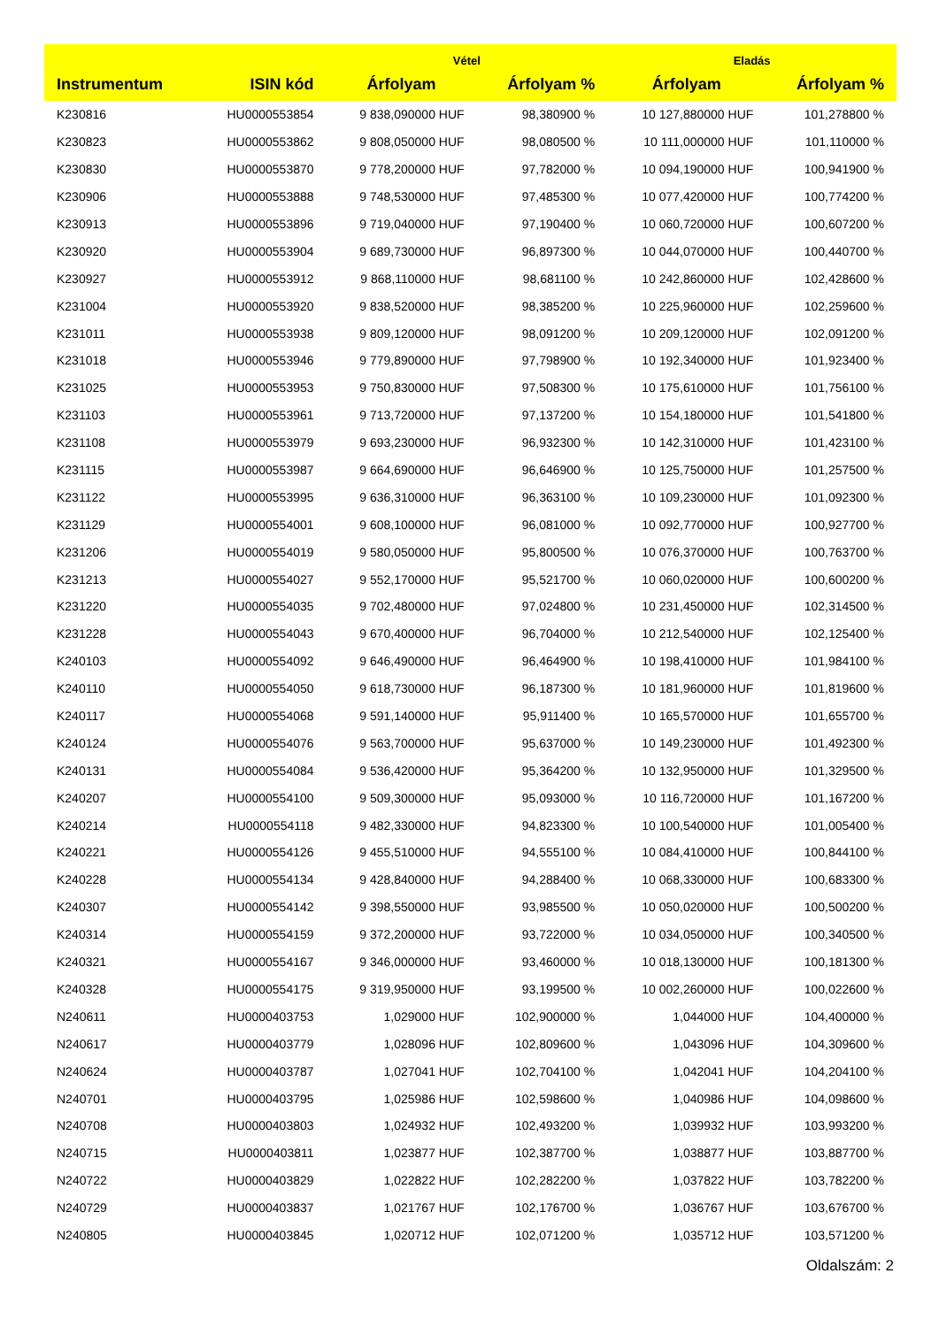| | | Vétel | | Eladás | |
| --- | --- | --- | --- | --- | --- |
| Instrumentum | ISIN kód | Árfolyam | Árfolyam % | Árfolyam | Árfolyam % |
| K230816 | HU0000553854 | 9 838,090000 HUF | 98,380900 % | 10 127,880000 HUF | 101,278800 % |
| K230823 | HU0000553862 | 9 808,050000 HUF | 98,080500 % | 10 111,000000 HUF | 101,110000 % |
| K230830 | HU0000553870 | 9 778,200000 HUF | 97,782000 % | 10 094,190000 HUF | 100,941900 % |
| K230906 | HU0000553888 | 9 748,530000 HUF | 97,485300 % | 10 077,420000 HUF | 100,774200 % |
| K230913 | HU0000553896 | 9 719,040000 HUF | 97,190400 % | 10 060,720000 HUF | 100,607200 % |
| K230920 | HU0000553904 | 9 689,730000 HUF | 96,897300 % | 10 044,070000 HUF | 100,440700 % |
| K230927 | HU0000553912 | 9 868,110000 HUF | 98,681100 % | 10 242,860000 HUF | 102,428600 % |
| K231004 | HU0000553920 | 9 838,520000 HUF | 98,385200 % | 10 225,960000 HUF | 102,259600 % |
| K231011 | HU0000553938 | 9 809,120000 HUF | 98,091200 % | 10 209,120000 HUF | 102,091200 % |
| K231018 | HU0000553946 | 9 779,890000 HUF | 97,798900 % | 10 192,340000 HUF | 101,923400 % |
| K231025 | HU0000553953 | 9 750,830000 HUF | 97,508300 % | 10 175,610000 HUF | 101,756100 % |
| K231103 | HU0000553961 | 9 713,720000 HUF | 97,137200 % | 10 154,180000 HUF | 101,541800 % |
| K231108 | HU0000553979 | 9 693,230000 HUF | 96,932300 % | 10 142,310000 HUF | 101,423100 % |
| K231115 | HU0000553987 | 9 664,690000 HUF | 96,646900 % | 10 125,750000 HUF | 101,257500 % |
| K231122 | HU0000553995 | 9 636,310000 HUF | 96,363100 % | 10 109,230000 HUF | 101,092300 % |
| K231129 | HU0000554001 | 9 608,100000 HUF | 96,081000 % | 10 092,770000 HUF | 100,927700 % |
| K231206 | HU0000554019 | 9 580,050000 HUF | 95,800500 % | 10 076,370000 HUF | 100,763700 % |
| K231213 | HU0000554027 | 9 552,170000 HUF | 95,521700 % | 10 060,020000 HUF | 100,600200 % |
| K231220 | HU0000554035 | 9 702,480000 HUF | 97,024800 % | 10 231,450000 HUF | 102,314500 % |
| K231228 | HU0000554043 | 9 670,400000 HUF | 96,704000 % | 10 212,540000 HUF | 102,125400 % |
| K240103 | HU0000554092 | 9 646,490000 HUF | 96,464900 % | 10 198,410000 HUF | 101,984100 % |
| K240110 | HU0000554050 | 9 618,730000 HUF | 96,187300 % | 10 181,960000 HUF | 101,819600 % |
| K240117 | HU0000554068 | 9 591,140000 HUF | 95,911400 % | 10 165,570000 HUF | 101,655700 % |
| K240124 | HU0000554076 | 9 563,700000 HUF | 95,637000 % | 10 149,230000 HUF | 101,492300 % |
| K240131 | HU0000554084 | 9 536,420000 HUF | 95,364200 % | 10 132,950000 HUF | 101,329500 % |
| K240207 | HU0000554100 | 9 509,300000 HUF | 95,093000 % | 10 116,720000 HUF | 101,167200 % |
| K240214 | HU0000554118 | 9 482,330000 HUF | 94,823300 % | 10 100,540000 HUF | 101,005400 % |
| K240221 | HU0000554126 | 9 455,510000 HUF | 94,555100 % | 10 084,410000 HUF | 100,844100 % |
| K240228 | HU0000554134 | 9 428,840000 HUF | 94,288400 % | 10 068,330000 HUF | 100,683300 % |
| K240307 | HU0000554142 | 9 398,550000 HUF | 93,985500 % | 10 050,020000 HUF | 100,500200 % |
| K240314 | HU0000554159 | 9 372,200000 HUF | 93,722000 % | 10 034,050000 HUF | 100,340500 % |
| K240321 | HU0000554167 | 9 346,000000 HUF | 93,460000 % | 10 018,130000 HUF | 100,181300 % |
| K240328 | HU0000554175 | 9 319,950000 HUF | 93,199500 % | 10 002,260000 HUF | 100,022600 % |
| N240611 | HU0000403753 | 1,029000 HUF | 102,900000 % | 1,044000 HUF | 104,400000 % |
| N240617 | HU0000403779 | 1,028096 HUF | 102,809600 % | 1,043096 HUF | 104,309600 % |
| N240624 | HU0000403787 | 1,027041 HUF | 102,704100 % | 1,042041 HUF | 104,204100 % |
| N240701 | HU0000403795 | 1,025986 HUF | 102,598600 % | 1,040986 HUF | 104,098600 % |
| N240708 | HU0000403803 | 1,024932 HUF | 102,493200 % | 1,039932 HUF | 103,993200 % |
| N240715 | HU0000403811 | 1,023877 HUF | 102,387700 % | 1,038877 HUF | 103,887700 % |
| N240722 | HU0000403829 | 1,022822 HUF | 102,282200 % | 1,037822 HUF | 103,782200 % |
| N240729 | HU0000403837 | 1,021767 HUF | 102,176700 % | 1,036767 HUF | 103,676700 % |
| N240805 | HU0000403845 | 1,020712 HUF | 102,071200 % | 1,035712 HUF | 103,571200 % |
Oldalszám: 2